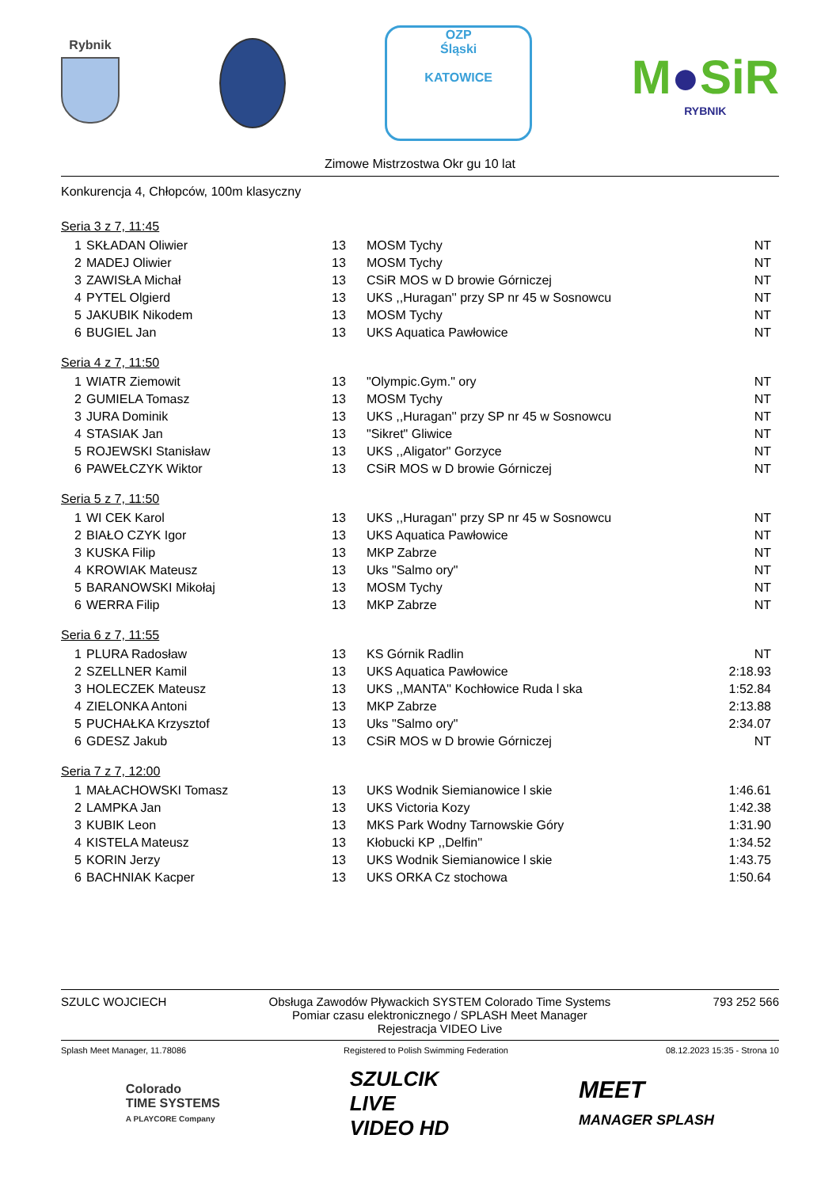Rybnik
OZP
Śląski
KATOWICE
M●SiR
RYBNIK
Zimowe Mistrzostwa Okr gu 10 lat
Konkurencja 4, Chłopców, 100m klasyczny
Seria 3 z 7, 11:45
| 1 | SKŁADAN Oliwier | 13 | MOSM Tychy | NT |
| 2 | MADEJ Oliwier | 13 | MOSM Tychy | NT |
| 3 | ZAWISŁA Michał | 13 | CSiR MOS w D browie Górniczej | NT |
| 4 | PYTEL Olgierd | 13 | UKS ,,Huragan'' przy SP nr 45 w Sosnowcu | NT |
| 5 | JAKUBIK Nikodem | 13 | MOSM Tychy | NT |
| 6 | BUGIEL Jan | 13 | UKS Aquatica Pawłowice | NT |
Seria 4 z 7, 11:50
| 1 | WIATR Ziemowit | 13 | "Olympic.Gym." ory | NT |
| 2 | GUMIELA Tomasz | 13 | MOSM Tychy | NT |
| 3 | JURA Dominik | 13 | UKS ,,Huragan'' przy SP nr 45 w Sosnowcu | NT |
| 4 | STASIAK Jan | 13 | "Sikret" Gliwice | NT |
| 5 | ROJEWSKI Stanisław | 13 | UKS ,,Aligator'' Gorzyce | NT |
| 6 | PAWEŁCZYK Wiktor | 13 | CSiR MOS w D browie Górniczej | NT |
Seria 5 z 7, 11:50
| 1 | WI CEK Karol | 13 | UKS ,,Huragan'' przy SP nr 45 w Sosnowcu | NT |
| 2 | BIAŁO CZYK Igor | 13 | UKS Aquatica Pawłowice | NT |
| 3 | KUSKA Filip | 13 | MKP Zabrze | NT |
| 4 | KROWIAK Mateusz | 13 | Uks "Salmo ory" | NT |
| 5 | BARANOWSKI Mikołaj | 13 | MOSM Tychy | NT |
| 6 | WERRA Filip | 13 | MKP Zabrze | NT |
Seria 6 z 7, 11:55
| 1 | PLURA Radosław | 13 | KS Górnik Radlin | NT |
| 2 | SZELLNER Kamil | 13 | UKS Aquatica Pawłowice | 2:18.93 |
| 3 | HOLECZEK Mateusz | 13 | UKS ,,MANTA'' Kochłowice Ruda l ska | 1:52.84 |
| 4 | ZIELONKA Antoni | 13 | MKP Zabrze | 2:13.88 |
| 5 | PUCHAŁKA Krzysztof | 13 | Uks "Salmo ory" | 2:34.07 |
| 6 | GDESZ Jakub | 13 | CSiR MOS w D browie Górniczej | NT |
Seria 7 z 7, 12:00
| 1 | MAŁACHOWSKI Tomasz | 13 | UKS Wodnik Siemianowice l skie | 1:46.61 |
| 2 | LAMPKA Jan | 13 | UKS Victoria Kozy | 1:42.38 |
| 3 | KUBIK Leon | 13 | MKS Park Wodny Tarnowskie Góry | 1:31.90 |
| 4 | KISTELA Mateusz | 13 | Kłobucki KP ,,Delfin'' | 1:34.52 |
| 5 | KORIN Jerzy | 13 | UKS Wodnik Siemianowice l skie | 1:43.75 |
| 6 | BACHNIAK Kacper | 13 | UKS ORKA Cz stochowa | 1:50.64 |
SZULC WOJCIECH Obsługa Zawodów Pływackich SYSTEM Colorado Time Systems
Pomiar czasu elektronicznego / SPLASH Meet Manager
Rejestracja VIDEO Live
793 252 566
Splash Meet Manager, 11.78086 Registered to Polish Swimming Federation
08.12.2023 15:35 - Strona 10
Colorado
TIME SYSTEMS
A PLAYCORE Company
SZULCIK
LIVE
VIDEO HD
MEET
MANAGER SPLASH